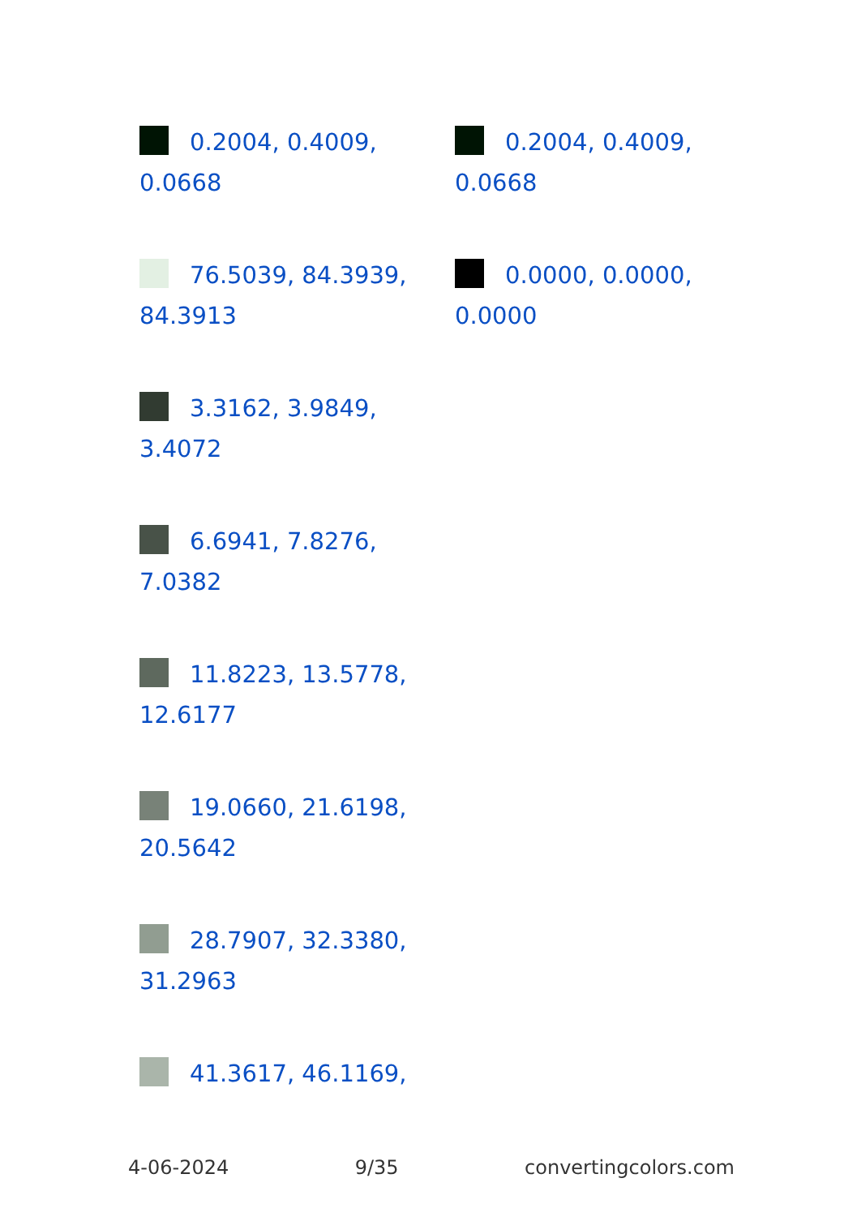0.2004, 0.4009, 0.0668
76.5039, 84.3939, 84.3913
3.3162, 3.9849, 3.4072
6.6941, 7.8276, 7.0382
11.8223, 13.5778, 12.6177
19.0660, 21.6198, 20.5642
28.7907, 32.3380, 31.2963
41.3617, 46.1169,
0.2004, 0.4009, 0.0668
0.0000, 0.0000, 0.0000
4-06-2024 9/35 convertingcolors.com